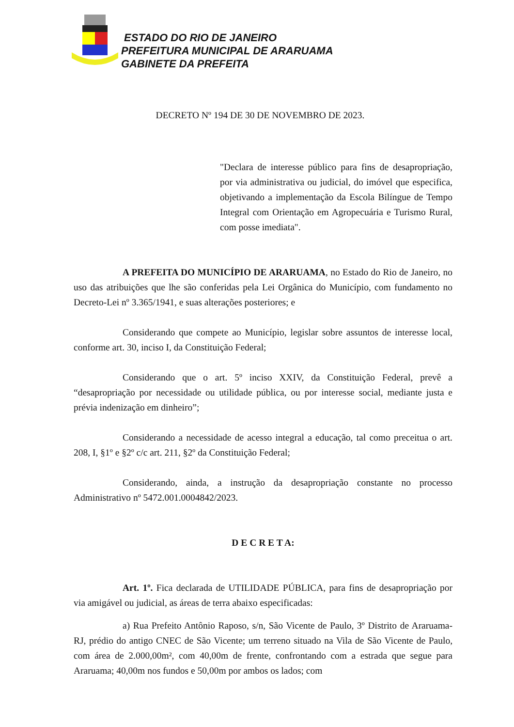ESTADO DO RIO DE JANEIRO
PREFEITURA MUNICIPAL DE ARARUAMA
GABINETE DA PREFEITA
DECRETO Nº 194 DE 30 DE NOVEMBRO DE 2023.
"Declara de interesse público para fins de desapropriação, por via administrativa ou judicial, do imóvel que especifica, objetivando a implementação da Escola Bilíngue de Tempo Integral com Orientação em Agropecuária e Turismo Rural, com posse imediata".
A PREFEITA DO MUNICÍPIO DE ARARUAMA, no Estado do Rio de Janeiro, no uso das atribuições que lhe são conferidas pela Lei Orgânica do Município, com fundamento no Decreto-Lei nº 3.365/1941, e suas alterações posteriores; e
Considerando que compete ao Município, legislar sobre assuntos de interesse local, conforme art. 30, inciso I, da Constituição Federal;
Considerando que o art. 5º inciso XXIV, da Constituição Federal, prevê a “desapropriação por necessidade ou utilidade pública, ou por interesse social, mediante justa e prévia indenização em dinheiro”;
Considerando a necessidade de acesso integral a educação, tal como preceitua o art. 208, I, §1º e §2º c/c art. 211, §2º da Constituição Federal;
Considerando, ainda, a instrução da desapropriação constante no processo Administrativo nº 5472.001.0004842/2023.
D E C R E T A:
Art. 1º. Fica declarada de UTILIDADE PÚBLICA, para fins de desapropriação por via amigável ou judicial, as áreas de terra abaixo especificadas:
a) Rua Prefeito Antônio Raposo, s/n, São Vicente de Paulo, 3º Distrito de Araruama-RJ, prédio do antigo CNEC de São Vicente; um terreno situado na Vila de São Vicente de Paulo, com área de 2.000,00m², com 40,00m de frente, confrontando com a estrada que segue para Araruama; 40,00m nos fundos e 50,00m por ambos os lados; com